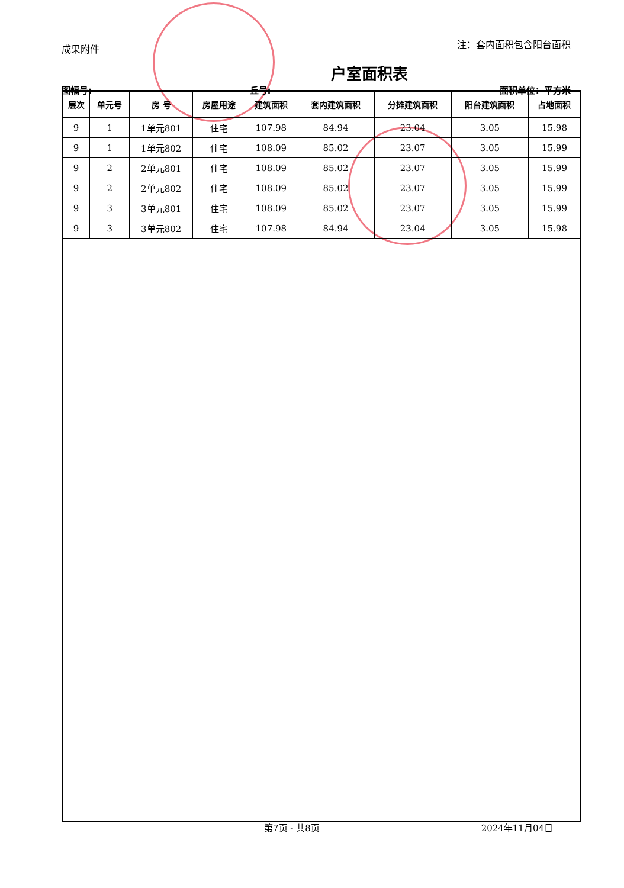成果附件 注：套内面积包含阳台面积
户室面积表
图幅号: 丘号: 面积单位：平方米
| 层次 | 单元号 | 房 号 | 房屋用途 | 建筑面积 | 套内建筑面积 | 分摊建筑面积 | 阳台建筑面积 | 占地面积 |
| --- | --- | --- | --- | --- | --- | --- | --- | --- |
| 9 | 1 | 1单元801 | 住宅 | 107.98 | 84.94 | 23.04 | 3.05 | 15.98 |
| 9 | 1 | 1单元802 | 住宅 | 108.09 | 85.02 | 23.07 | 3.05 | 15.99 |
| 9 | 2 | 2单元801 | 住宅 | 108.09 | 85.02 | 23.07 | 3.05 | 15.99 |
| 9 | 2 | 2单元802 | 住宅 | 108.09 | 85.02 | 23.07 | 3.05 | 15.99 |
| 9 | 3 | 3单元801 | 住宅 | 108.09 | 85.02 | 23.07 | 3.05 | 15.99 |
| 9 | 3 | 3单元802 | 住宅 | 107.98 | 84.94 | 23.04 | 3.05 | 15.98 |
第7页 - 共8页 2024年11月04日